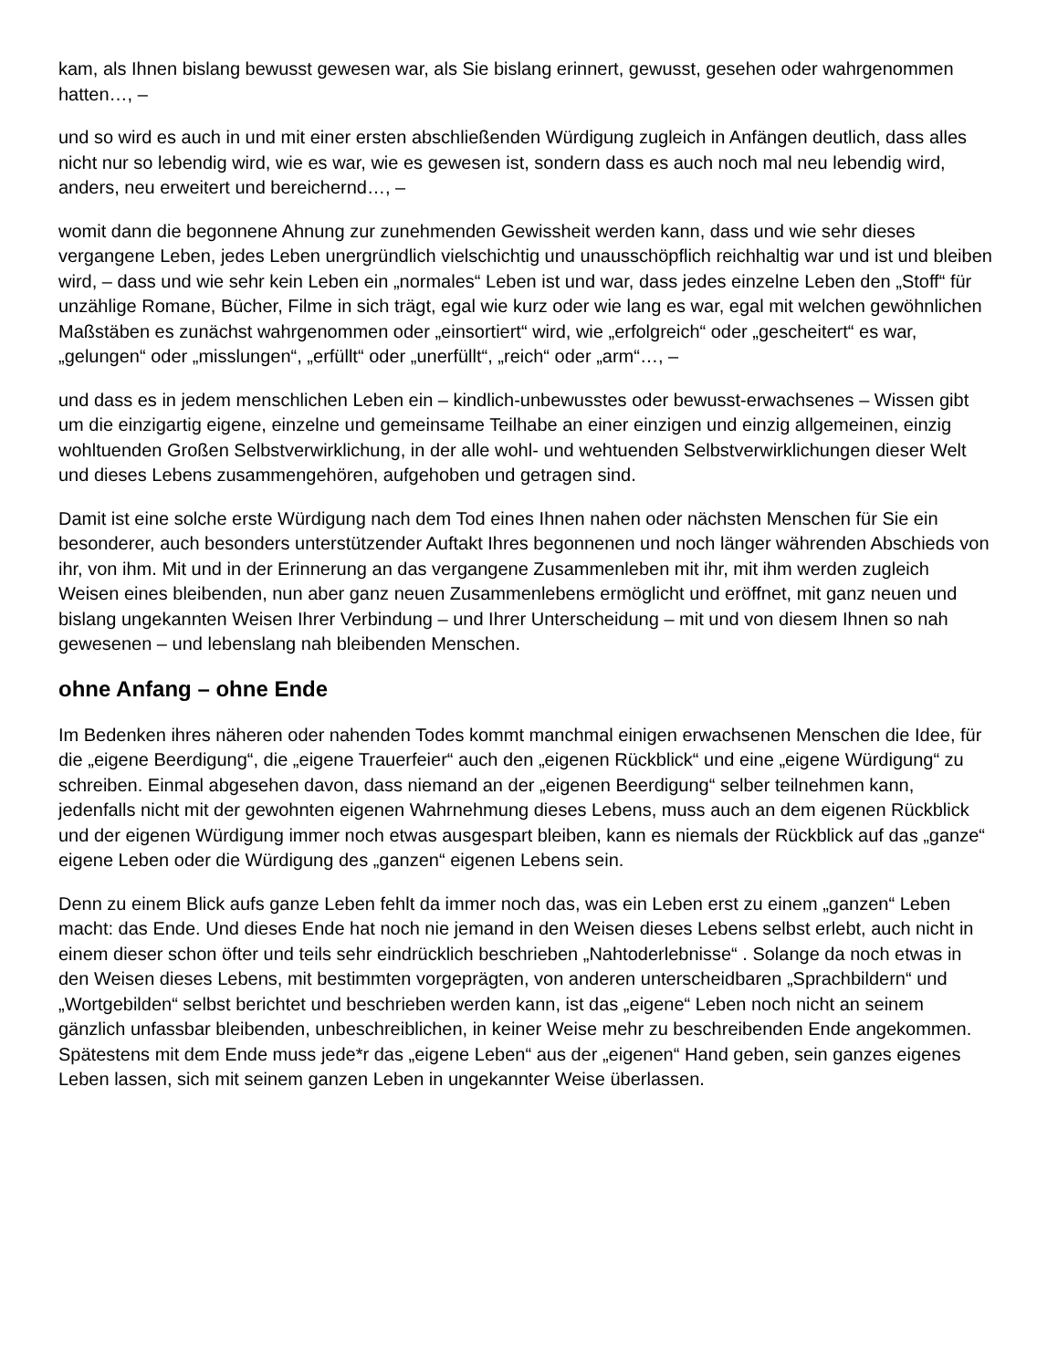kam, als Ihnen bislang bewusst gewesen war, als Sie bislang erinnert, gewusst, gesehen oder wahrgenommen hatten…, –
und so wird es auch in und mit einer ersten abschließenden Würdigung zugleich in Anfängen deutlich, dass alles nicht nur so lebendig wird, wie es war, wie es gewesen ist, sondern dass es auch noch mal neu lebendig wird, anders, neu erweitert und bereichernd…, –
womit dann die begonnene Ahnung zur zunehmenden Gewissheit werden kann, dass und wie sehr dieses vergangene Leben, jedes Leben unergründlich vielschichtig und unausschöpflich reichhaltig war und ist und bleiben wird, – dass und wie sehr kein Leben ein „normales“ Leben ist und war, dass jedes einzelne Leben den „Stoff“ für unzählige Romane, Bücher, Filme in sich trägt, egal wie kurz oder wie lang es war, egal mit welchen gewöhnlichen Maßstäben es zunächst wahrgenommen oder „einsortiert“ wird, wie „erfolgreich“ oder „gescheitert“ es war, „gelungen“ oder „misslungen“, „erfüllt“ oder „unerfüllt“, „reich“ oder „arm“…, –
und dass es in jedem menschlichen Leben ein – kindlich-unbewusstes oder bewusst-erwachsenes – Wissen gibt um die einzigartig eigene, einzelne und gemeinsame Teilhabe an einer einzigen und einzig allgemeinen, einzig wohltuenden Großen Selbstverwirklichung, in der alle wohl- und wehtuenden Selbstverwirklichungen dieser Welt und dieses Lebens zusammengehören, aufgehoben und getragen sind.
Damit ist eine solche erste Würdigung nach dem Tod eines Ihnen nahen oder nächsten Menschen für Sie ein besonderer, auch besonders unterstützender Auftakt Ihres begonnenen und noch länger währenden Abschieds von ihr, von ihm. Mit und in der Erinnerung an das vergangene Zusammenleben mit ihr, mit ihm werden zugleich Weisen eines bleibenden, nun aber ganz neuen Zusammenlebens ermöglicht und eröffnet, mit ganz neuen und bislang ungekannten Weisen Ihrer Verbindung – und Ihrer Unterscheidung – mit und von diesem Ihnen so nah gewesenen – und lebenslang nah bleibenden Menschen.
ohne Anfang – ohne Ende
Im Bedenken ihres näheren oder nahenden Todes kommt manchmal einigen erwachsenen Menschen die Idee, für die „eigene Beerdigung“, die „eigene Trauerfeier“ auch den „eigenen Rückblick“ und eine „eigene Würdigung“ zu schreiben. Einmal abgesehen davon, dass niemand an der „eigenen Beerdigung“ selber teilnehmen kann, jedenfalls nicht mit der gewohnten eigenen Wahrnehmung dieses Lebens, muss auch an dem eigenen Rückblick und der eigenen Würdigung immer noch etwas ausgespart bleiben, kann es niemals der Rückblick auf das „ganze“ eigene Leben oder die Würdigung des „ganzen“ eigenen Lebens sein.
Denn zu einem Blick aufs ganze Leben fehlt da immer noch das, was ein Leben erst zu einem „ganzen“ Leben macht: das Ende. Und dieses Ende hat noch nie jemand in den Weisen dieses Lebens selbst erlebt, auch nicht in einem dieser schon öfter und teils sehr eindrücklich beschrieben „Nahtoderlebnisse“ . Solange da noch etwas in den Weisen dieses Lebens, mit bestimmten vorgeprägten, von anderen unterscheidbaren „Sprachbildern“ und „Wortgebilden“ selbst berichtet und beschrieben werden kann, ist das „eigene“ Leben noch nicht an seinem gänzlich unfassbar bleibenden, unbeschreiblichen, in keiner Weise mehr zu beschreibenden Ende angekommen. Spätestens mit dem Ende muss jede*r das „eigene Leben“ aus der „eigenen“ Hand geben, sein ganzes eigenes Leben lassen, sich mit seinem ganzen Leben in ungekannter Weise überlassen.